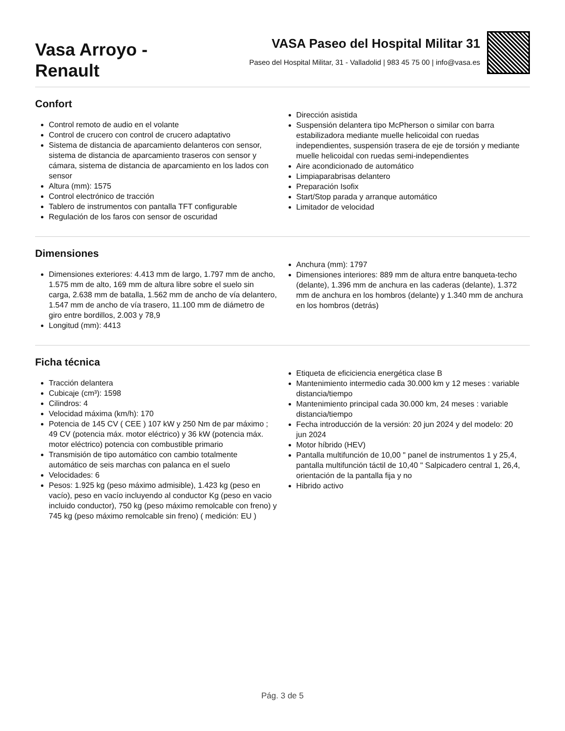Vasa Arroyo -
Renault
VASA Paseo del Hospital Militar 31
Paseo del Hospital Militar, 31 - Valladolid | 983 45 75 00 | info@vasa.es
Confort
Control remoto de audio en el volante
Control de crucero con control de crucero adaptativo
Sistema de distancia de aparcamiento delanteros con sensor, sistema de distancia de aparcamiento traseros con sensor y cámara, sistema de distancia de aparcamiento en los lados con sensor
Altura (mm): 1575
Control electrónico de tracción
Tablero de instrumentos con pantalla TFT configurable
Regulación de los faros con sensor de oscuridad
Dirección asistida
Suspensión delantera tipo McPherson o similar con barra estabilizadora mediante muelle helicoidal con ruedas independientes, suspensión trasera de eje de torsión y mediante muelle helicoidal con ruedas semi-independientes
Aire acondicionado de automático
Limpiaparabrisas delantero
Preparación Isofix
Start/Stop parada y arranque automático
Limitador de velocidad
Dimensiones
Dimensiones exteriores: 4.413 mm de largo, 1.797 mm de ancho, 1.575 mm de alto, 169 mm de altura libre sobre el suelo sin carga, 2.638 mm de batalla, 1.562 mm de ancho de vía delantero, 1.547 mm de ancho de vía trasero, 11.100 mm de diámetro de giro entre bordillos, 2.003 y 78,9
Longitud (mm): 4413
Anchura (mm): 1797
Dimensiones interiores: 889 mm de altura entre banqueta-techo (delante), 1.396 mm de anchura en las caderas (delante), 1.372 mm de anchura en los hombros (delante) y 1.340 mm de anchura en los hombros (detrás)
Ficha técnica
Tracción delantera
Cubicaje (cm³): 1598
Cilindros: 4
Velocidad máxima (km/h): 170
Potencia de 145 CV ( CEE ) 107 kW y 250 Nm de par máximo ; 49 CV (potencia máx. motor eléctrico) y 36 kW (potencia máx. motor eléctrico) potencia con combustible primario
Transmisión de tipo automático con cambio totalmente automático de seis marchas con palanca en el suelo
Velocidades: 6
Pesos: 1.925 kg (peso máximo admisible), 1.423 kg (peso en vacío), peso en vacío incluyendo al conductor Kg (peso en vacio incluido conductor), 750 kg (peso máximo remolcable con freno) y 745 kg (peso máximo remolcable sin freno) ( medición: EU )
Etiqueta de eficiciencia energética clase B
Mantenimiento intermedio cada 30.000 km y 12 meses : variable distancia/tiempo
Mantenimiento principal cada 30.000 km, 24 meses : variable distancia/tiempo
Fecha introducción de la versión: 20 jun 2024 y del modelo: 20 jun 2024
Motor híbrido (HEV)
Pantalla multifunción de 10,00 " panel de instrumentos 1 y 25,4, pantalla multifunción táctil de 10,40 " Salpicadero central 1, 26,4, orientación de la pantalla fija y no
Hibrido activo
Pág. 3 de 5